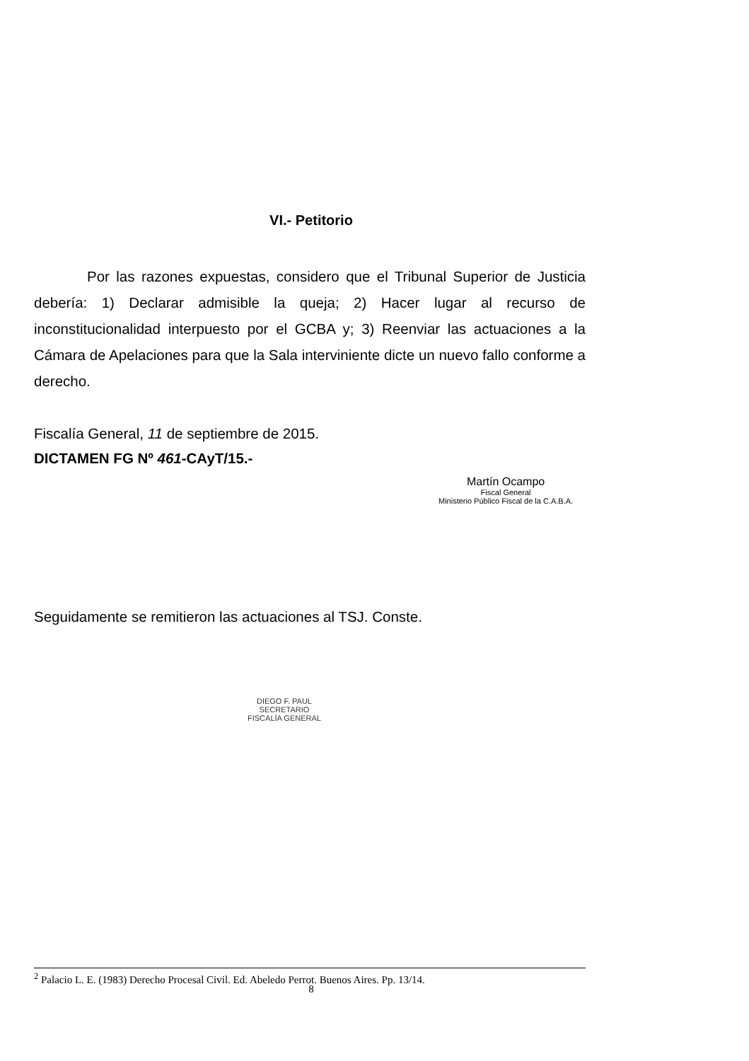VI.- Petitorio
Por las razones expuestas, considero que el Tribunal Superior de Justicia debería: 1) Declarar admisible la queja; 2) Hacer lugar al recurso de inconstitucionalidad interpuesto por el GCBA y; 3) Reenviar las actuaciones a la Cámara de Apelaciones para que la Sala interviniente dicte un nuevo fallo conforme a derecho.
Fiscalía General, 11 de septiembre de 2015.
DICTAMEN FG Nº 461-CAyT/15.-
Martín Ocampo
Fiscal General
Ministerio Público Fiscal de la C.A.B.A.
Seguidamente se remitieron las actuaciones al TSJ. Conste.
DIEGO F. PAUL
SECRETARIO
FISCALÍA GENERAL
<sup>2</sup> Palacio L. E. (1983) Derecho Procesal Civil. Ed. Abeledo Perrot. Buenos Aires. Pp. 13/14.
8